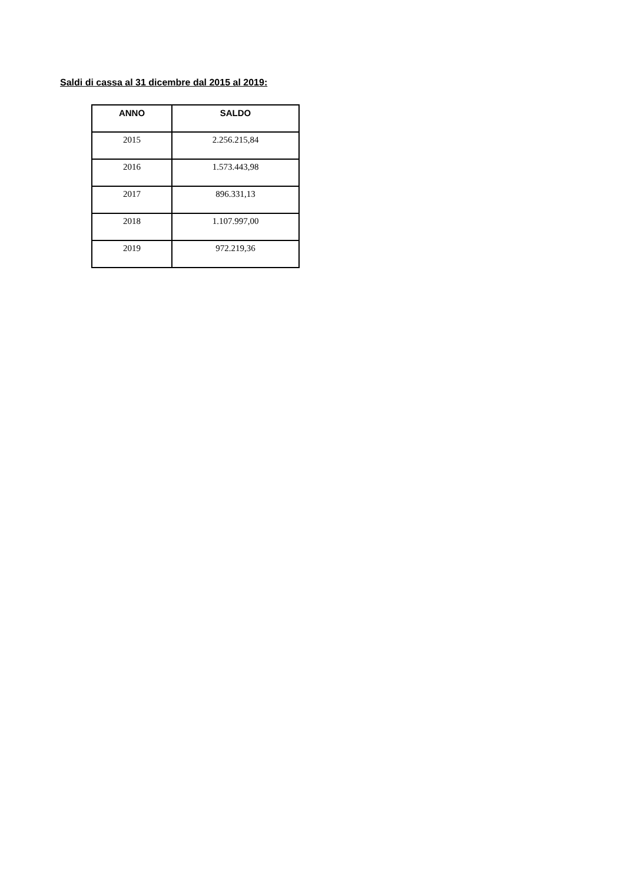Saldi di cassa al 31 dicembre dal 2015 al 2019:
| ANNO | SALDO |
| --- | --- |
| 2015 | 2.256.215,84 |
| 2016 | 1.573.443,98 |
| 2017 | 896.331,13 |
| 2018 | 1.107.997,00 |
| 2019 | 972.219,36 |